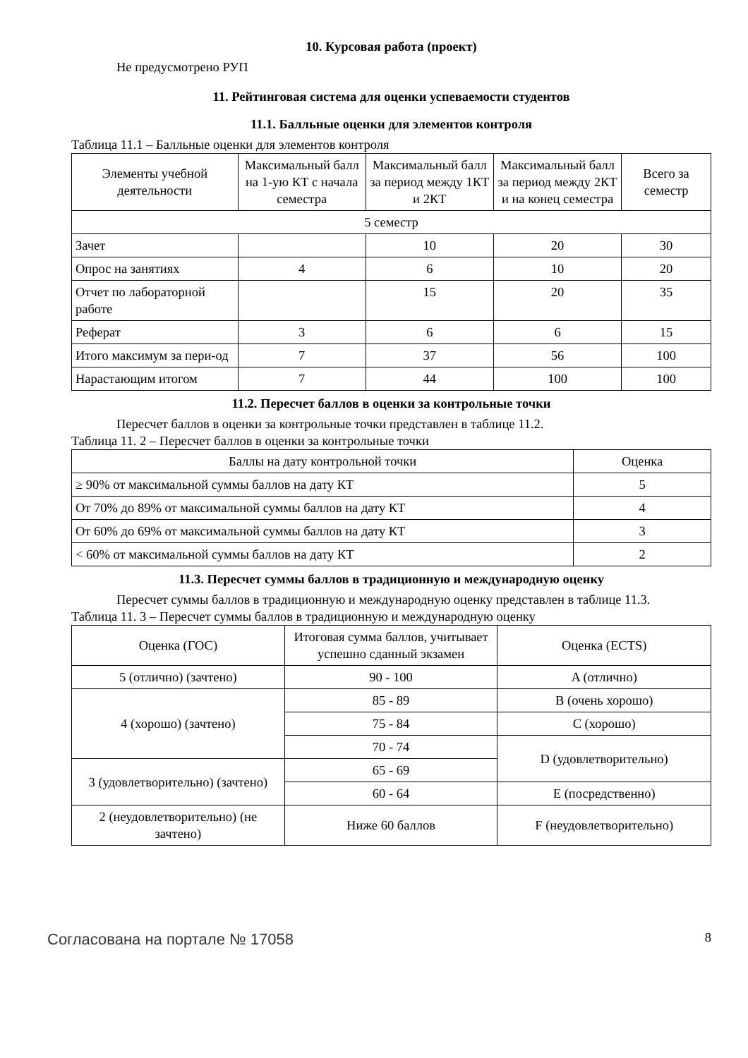10. Курсовая работа (проект)
Не предусмотрено РУП
11. Рейтинговая система для оценки успеваемости студентов
11.1. Балльные оценки для элементов контроля
Таблица 11.1 – Балльные оценки для элементов контроля
| Элементы учебной деятельности | Максимальный балл на 1-ую КТ с начала семестра | Максимальный балл за период между 1КТ и 2КТ | Максимальный балл за период между 2КТ и на конец семестра | Всего за семестр |
| --- | --- | --- | --- | --- |
| 5 семестр | | | | |
| Зачет | | 10 | 20 | 30 |
| Опрос на занятиях | 4 | 6 | 10 | 20 |
| Отчет по лабораторной работе | | 15 | 20 | 35 |
| Реферат | 3 | 6 | 6 | 15 |
| Итого максимум за пери-од | 7 | 37 | 56 | 100 |
| Нарастающим итогом | 7 | 44 | 100 | 100 |
11.2. Пересчет баллов в оценки за контрольные точки
Пересчет баллов в оценки за контрольные точки представлен в таблице 11.2.
Таблица 11. 2 – Пересчет баллов в оценки за контрольные точки
| Баллы на дату контрольной точки | Оценка |
| --- | --- |
| ≥ 90% от максимальной суммы баллов на дату КТ | 5 |
| От 70% до 89% от максимальной суммы баллов на дату КТ | 4 |
| От 60% до 69% от максимальной суммы баллов на дату КТ | 3 |
| < 60% от максимальной суммы баллов на дату КТ | 2 |
11.3. Пересчет суммы баллов в традиционную и международную оценку
Пересчет суммы баллов в традиционную и международную оценку представлен в таблице 11.3.
Таблица 11. 3 – Пересчет суммы баллов в традиционную и международную оценку
| Оценка (ГОС) | Итоговая сумма баллов, учитывает успешно сданный экзамен | Оценка (ECTS) |
| --- | --- | --- |
| 5 (отлично) (зачтено) | 90 - 100 | A (отлично) |
| 4 (хорошо) (зачтено) | 85 - 89 | B (очень хорошо) |
| | 75 - 84 | C (хорошо) |
| | 70 - 74 | D (удовлетворительно) |
| 3 (удовлетворительно) (зачтено) | 65 - 69 | |
| | 60 - 64 | E (посредственно) |
| 2 (неудовлетворительно) (не зачтено) | Ниже 60 баллов | F (неудовлетворительно) |
Согласована на портале № 17058 8